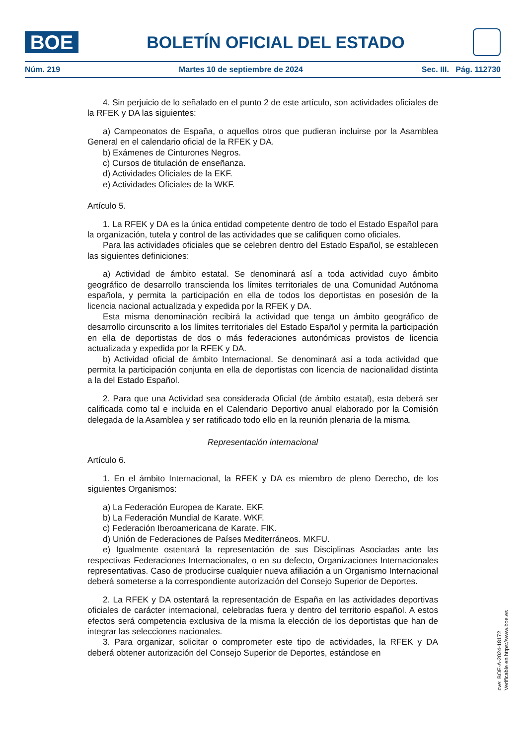BOE
BOLETÍN OFICIAL DEL ESTADO
Núm. 219 Martes 10 de septiembre de 2024 Sec. III. Pág. 112730
4. Sin perjuicio de lo señalado en el punto 2 de este artículo, son actividades oficiales de la RFEK y DA las siguientes:
a) Campeonatos de España, o aquellos otros que pudieran incluirse por la Asamblea General en el calendario oficial de la RFEK y DA.
b) Exámenes de Cinturones Negros.
c) Cursos de titulación de enseñanza.
d) Actividades Oficiales de la EKF.
e) Actividades Oficiales de la WKF.
Artículo 5.
1. La RFEK y DA es la única entidad competente dentro de todo el Estado Español para la organización, tutela y control de las actividades que se califiquen como oficiales.
Para las actividades oficiales que se celebren dentro del Estado Español, se establecen las siguientes definiciones:
a) Actividad de ámbito estatal. Se denominará así a toda actividad cuyo ámbito geográfico de desarrollo transcienda los límites territoriales de una Comunidad Autónoma española, y permita la participación en ella de todos los deportistas en posesión de la licencia nacional actualizada y expedida por la RFEK y DA.
Esta misma denominación recibirá la actividad que tenga un ámbito geográfico de desarrollo circunscrito a los límites territoriales del Estado Español y permita la participación en ella de deportistas de dos o más federaciones autonómicas provistos de licencia actualizada y expedida por la RFEK y DA.
b) Actividad oficial de ámbito Internacional. Se denominará así a toda actividad que permita la participación conjunta en ella de deportistas con licencia de nacionalidad distinta a la del Estado Español.
2. Para que una Actividad sea considerada Oficial (de ámbito estatal), esta deberá ser calificada como tal e incluida en el Calendario Deportivo anual elaborado por la Comisión delegada de la Asamblea y ser ratificado todo ello en la reunión plenaria de la misma.
Representación internacional
Artículo 6.
1. En el ámbito Internacional, la RFEK y DA es miembro de pleno Derecho, de los siguientes Organismos:
a) La Federación Europea de Karate. EKF.
b) La Federación Mundial de Karate. WKF.
c) Federación Iberoamericana de Karate. FIK.
d) Unión de Federaciones de Países Mediterráneos. MKFU.
e) Igualmente ostentará la representación de sus Disciplinas Asociadas ante las respectivas Federaciones Internacionales, o en su defecto, Organizaciones Internacionales representativas. Caso de producirse cualquier nueva afiliación a un Organismo Internacional deberá someterse a la correspondiente autorización del Consejo Superior de Deportes.
2. La RFEK y DA ostentará la representación de España en las actividades deportivas oficiales de carácter internacional, celebradas fuera y dentro del territorio español. A estos efectos será competencia exclusiva de la misma la elección de los deportistas que han de integrar las selecciones nacionales.
3. Para organizar, solicitar o comprometer este tipo de actividades, la RFEK y DA deberá obtener autorización del Consejo Superior de Deportes, estándose en
cve: BOE-A-2024-18172
Verificable en https://www.boe.es